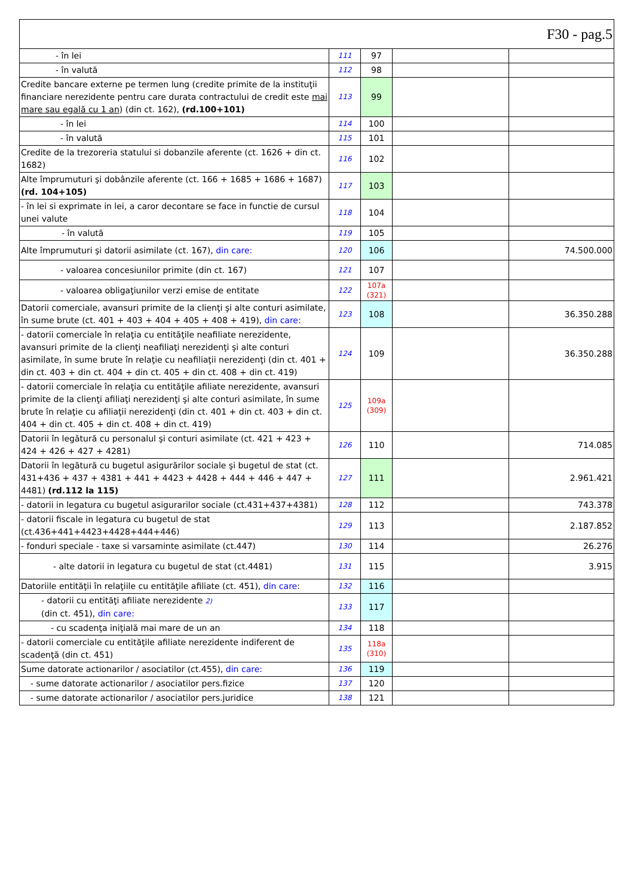| F30 - pag.5 | | | | |
| - în lei | 111 | 97 | | |
| - în valută | 112 | 98 | | |
| Credite bancare externe pe termen lung (credite primite de la instituţii financiare nerezidente pentru care durata contractului de credit este mai mare sau egală cu 1 an ) (din ct. 162), (rd.100+101) | 113 | 99 | | |
| - în lei | 114 | 100 | | |
| - în valută | 115 | 101 | | |
| Credite de la trezoreria statului si dobanzile aferente (ct. 1626 + din ct. 1682) | 116 | 102 | | |
| Alte împrumuturi şi dobânzile aferente (ct. 166 + 1685 + 1686 + 1687) (rd. 104+105) | 117 | 103 | | |
| - în lei si exprimate in lei, a caror decontare se face in functie de cursul unei valute | 118 | 104 | | |
| - în valută | 119 | 105 | | |
| Alte împrumuturi şi datorii asimilate (ct. 167), din care: | 120 | 106 | | 74.500.000 |
| - valoarea concesiunilor primite (din ct. 167) | 121 | 107 | | |
| - valoarea obligaţiunilor verzi emise de entitate | 122 | 107a (321) | | |
| Datorii comerciale, avansuri primite de la clienţi şi alte conturi asimilate, în sume brute (ct. 401 + 403 + 404 + 405 + 408 + 419), din care : | 123 | 108 | | 36.350.288 |
| - datorii comerciale în relaţia cu entităţile neafiliate nerezidente, avansuri primite de la clienţi neafiliaţi nerezidenţi şi alte conturi asimilate, în sume brute în relaţie cu neafiliaţii nerezidenţi (din ct. 401 + din ct. 403 + din ct. 404 + din ct. 405 + din ct. 408 + din ct. 419) | 124 | 109 | | 36.350.288 |
| - datorii comerciale în relaţia cu entităţile afiliate nerezidente, avansuri primite de la clienţi afiliaţi nerezidenţi şi alte conturi asimilate, în sume brute în relaţie cu afiliaţii nerezidenţi (din ct. 401 + din ct. 403 + din ct. 404 + din ct. 405 + din ct. 408 + din ct. 419) | 125 | 109a (309) | | |
| Datorii în legătură cu personalul şi conturi asimilate (ct. 421 + 423 + 424 + 426 + 427 + 4281) | 126 | 110 | | 714.085 |
| Datorii în legătură cu bugetul asigurărilor sociale şi bugetul de stat (ct. 431+436 + 437 + 4381 + 441 + 4423 + 4428 + 444 + 446 + 447 + 4481) (rd.112 la 115) | 127 | 111 | | 2.961.421 |
| - datorii in legatura cu bugetul asigurarilor sociale (ct.431+437+4381) | 128 | 112 | | 743.378 |
| - datorii fiscale in legatura cu bugetul de stat (ct.436+441+4423+4428+444+446) | 129 | 113 | | 2.187.852 |
| - fonduri speciale - taxe si varsaminte asimilate (ct.447) | 130 | 114 | | 26.276 |
| - alte datorii in legatura cu bugetul de stat (ct.4481) | 131 | 115 | | 3.915 |
| Datoriile entităţii în relaţiile cu entităţile afiliate (ct. 451), din care : | 132 | 116 | | |
| - datorii cu entităţi afiliate nerezidente 2) (din ct. 451), din care: | 133 | 117 | | |
| - cu scadenţa iniţială mai mare de un an | 134 | 118 | | |
| - datorii comerciale cu entităţile afiliate nerezidente indiferent de scadenţă (din ct. 451) | 135 | 118a (310) | | |
| Sume datorate actionarilor / asociatilor (ct.455), din care: | 136 | 119 | | |
| - sume datorate actionarilor / asociatilor pers.fizice | 137 | 120 | | |
| - sume datorate actionarilor / asociatilor pers.juridice | 138 | 121 | | |